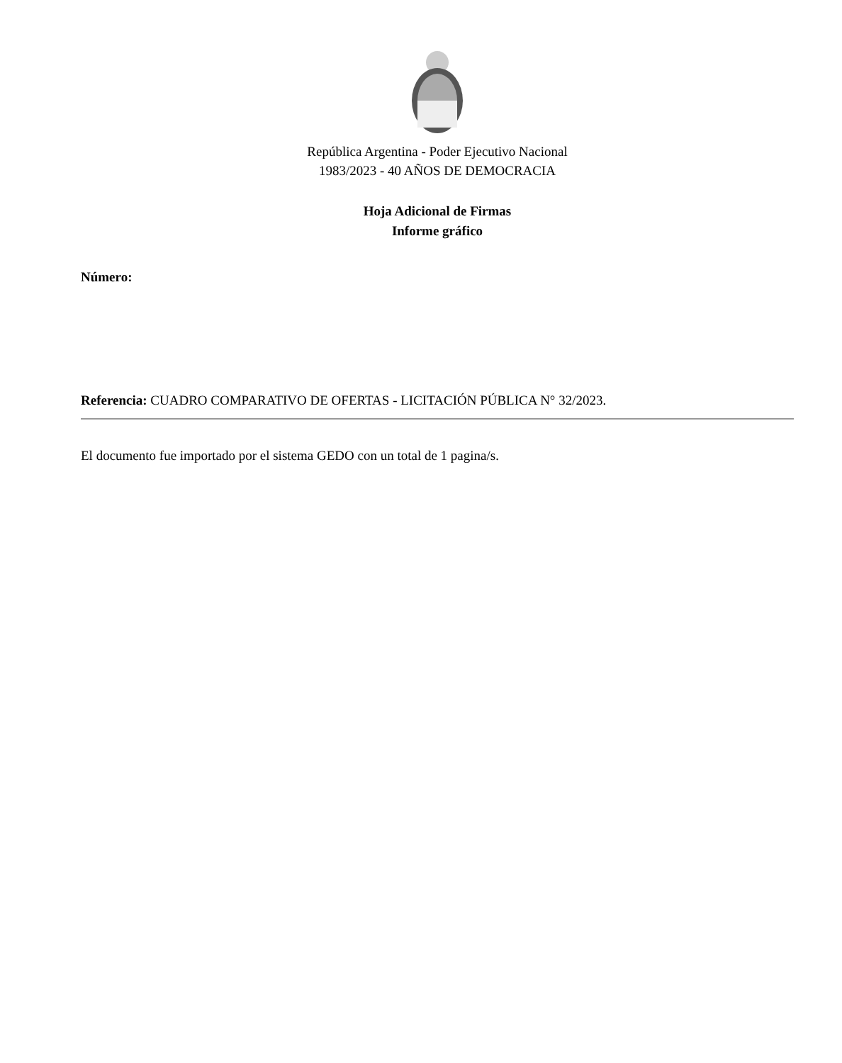República Argentina - Poder Ejecutivo Nacional
1983/2023 - 40 AÑOS DE DEMOCRACIA
Hoja Adicional de Firmas
Informe gráfico
Número:
Referencia: CUADRO COMPARATIVO DE OFERTAS - LICITACIÓN PÚBLICA N° 32/2023.
El documento fue importado por el sistema GEDO con un total de 1 pagina/s.